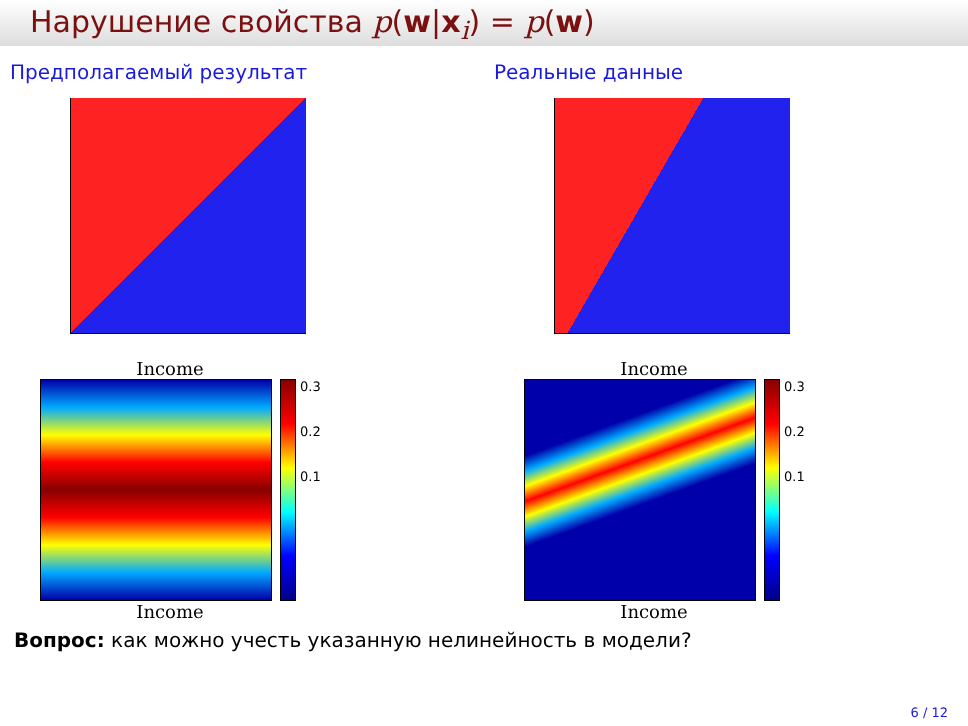Нарушение свойства p(w|x<sub>i</sub>) = p(w)
Предполагаемый результат
Income
0.3
0.2
0.1
Income
Реальные данные
Income
0.3
0.2
0.1
Income
Вопрос: как можно учесть указанную нелинейность в модели?
6 / 12